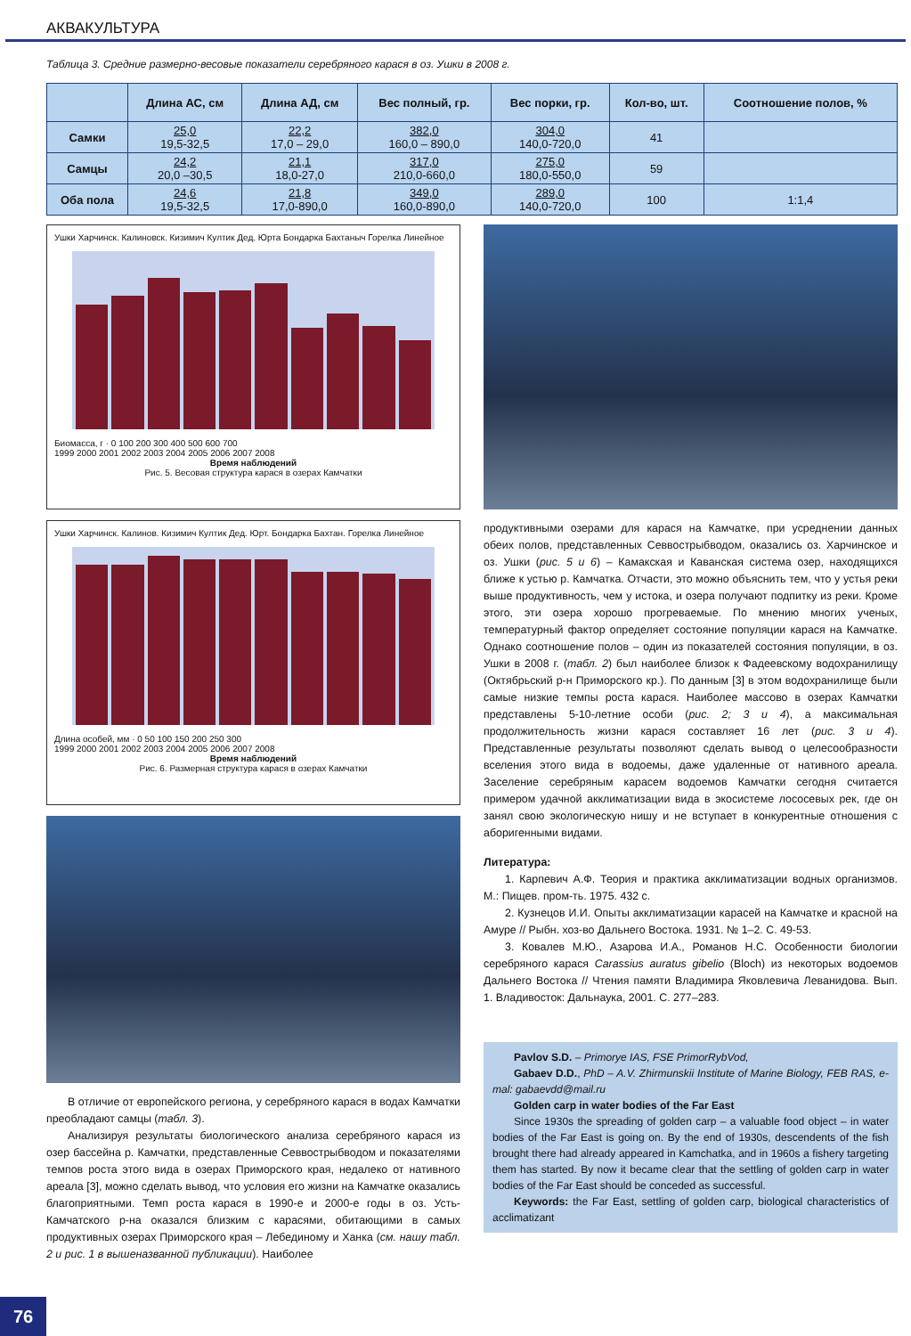АКВАКУЛЬТУРА
Таблица 3. Средние размерно-весовые показатели серебряного карася в оз. Ушки в 2008 г.
| | Длина АС, см | Длина АД, см | Вес полный, гр. | Вес порки, гр. | Кол-во, шт. | Соотношение полов, % |
| --- | --- | --- | --- | --- | --- | --- |
| Самки | 25,0 19,5-32,5 | 22,2 17,0 – 29,0 | 382,0 160,0 – 890,0 | 304,0 140,0-720,0 | 41 | |
| Самцы | 24,2 20,0 –30,5 | 21,1 18,0-27,0 | 317,0 210,0-660,0 | 275,0 180,0-550,0 | 59 | |
| Оба пола | 24,6 19,5-32,5 | 21,8 17,0-890,0 | 349,0 160,0-890,0 | 289,0 140,0-720,0 | 100 | 1:1,4 |
Ушки Харчинск. Калиновск. Кизимич Култик Дед. Юрта Бондарка Бахтаныч Горелка Линейное
Биомасса, г · 0 100 200 300 400 500 600 700
1999 2000 2001 2002 2003 2004 2005 2006 2007 2008
Время наблюдений
Рис. 5. Весовая структура карася в озерах Камчатки
Ушки Харчинск. Калинов. Кизимич Култик Дед. Юрт. Бондарка Бахтан. Горелка Линейное
Длина особей, мм · 0 50 100 150 200 250 300
1999 2000 2001 2002 2003 2004 2005 2006 2007 2008
Время наблюдений
Рис. 6. Размерная структура карася в озерах Камчатки
В отличие от европейского региона, у серебряного карася в водах Камчатки преобладают самцы (табл. 3).
Анализируя результаты биологического анализа серебряного карася из озер бассейна р. Камчатки, представленные Севвострыбводом и показателями темпов роста этого вида в озерах Приморского края, недалеко от нативного ареала [3], можно сделать вывод, что условия его жизни на Камчатке оказались благоприятными. Темп роста карася в 1990-е и 2000-е годы в оз. Усть-Камчатского р-на оказался близким с карасями, обитающими в самых продуктивных озерах Приморского края – Лебединому и Ханка (см. нашу табл. 2 и рис. 1 в вышеназванной публикации). Наиболее
продуктивными озерами для карася на Камчатке, при усреднении данных обеих полов, представленных Севвострыбводом, оказались оз. Харчинское и оз. Ушки (рис. 5 и 6) – Камакская и Каванская система озер, находящихся ближе к устью р. Камчатка. Отчасти, это можно объяснить тем, что у устья реки выше продуктивность, чем у истока, и озера получают подпитку из реки. Кроме этого, эти озера хорошо прогреваемые. По мнению многих ученых, температурный фактор определяет состояние популяции карася на Камчатке. Однако соотношение полов – один из показателей состояния популяции, в оз. Ушки в 2008 г. (табл. 2) был наиболее близок к Фадеевскому водохранилищу (Октябрьский р-н Приморского кр.). По данным [3] в этом водохранилище были самые низкие темпы роста карася. Наиболее массово в озерах Камчатки представлены 5-10-летние особи (рис. 2; 3 и 4), а максимальная продолжительность жизни карася составляет 16 лет (рис. 3 и 4). Представленные результаты позволяют сделать вывод о целесообразности вселения этого вида в водоемы, даже удаленные от нативного ареала. Заселение серебряным карасем водоемов Камчатки сегодня считается примером удачной акклиматизации вида в экосистеме лососевых рек, где он занял свою экологическую нишу и не вступает в конкурентные отношения с аборигенными видами.
Литература:
1. Карпевич А.Ф. Теория и практика акклиматизации водных организмов. М.: Пищев. пром-ть. 1975. 432 с.
2. Кузнецов И.И. Опыты акклиматизации карасей на Камчатке и красной на Амуре // Рыбн. хоз-во Дальнего Востока. 1931. № 1–2. С. 49-53.
3. Ковалев М.Ю., Азарова И.А., Романов Н.С. Особенности биологии серебряного карася Carassius auratus gibelio (Bloch) из некоторых водоемов Дальнего Востока // Чтения памяти Владимира Яковлевича Леванидова. Вып. 1. Владивосток: Дальнаука, 2001. С. 277–283.
Pavlov S.D. – Primorye IAS, FSE PrimorRybVod,
Gabaev D.D., PhD – A.V. Zhirmunskii Institute of Marine Biology, FEB RAS, e-mal: gabaevdd@mail.ru
Golden carp in water bodies of the Far East
Since 1930s the spreading of golden carp – a valuable food object – in water bodies of the Far East is going on. By the end of 1930s, descendents of the fish brought there had already appeared in Kamchatka, and in 1960s a fishery targeting them has started. By now it became clear that the settling of golden carp in water bodies of the Far East should be conceded as successful.
Keywords: the Far East, settling of golden carp, biological characteristics of acclimatizant
76